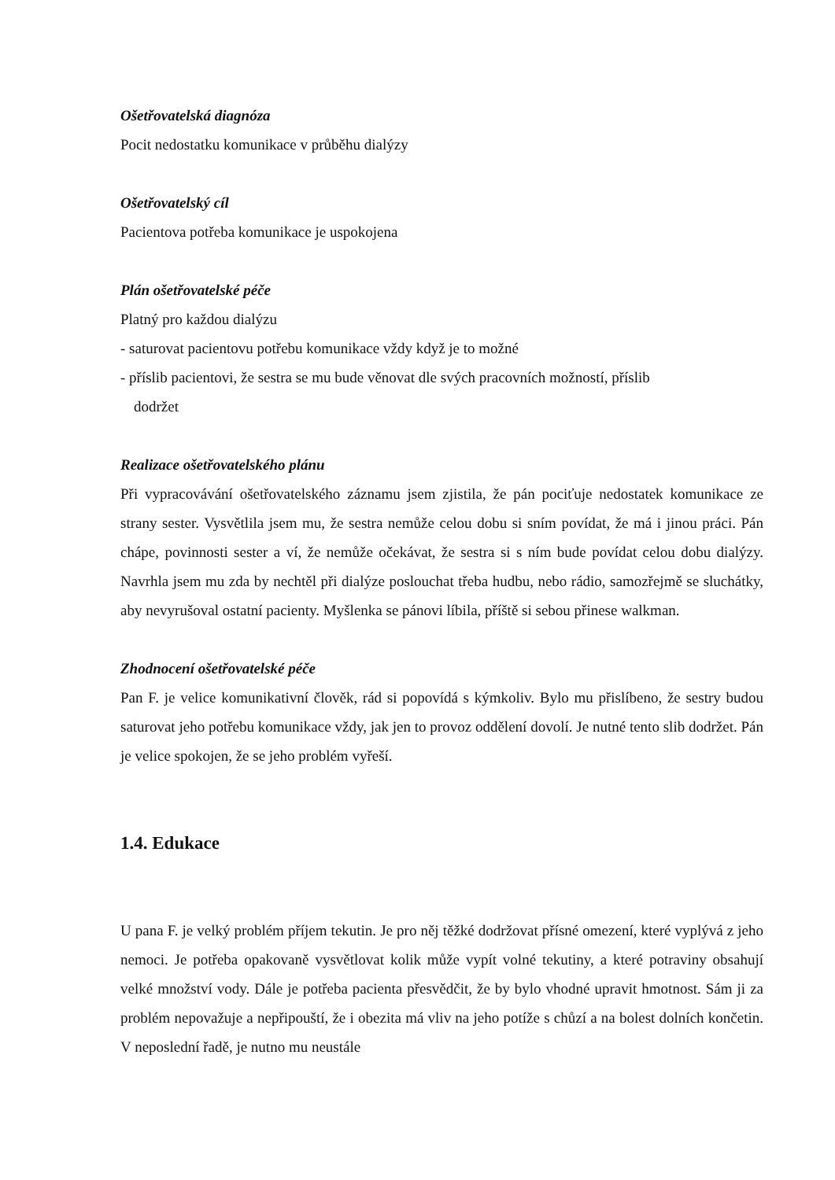Ošetřovatelská diagnóza
Pocit nedostatku komunikace v průběhu dialýzy
Ošetřovatelský cíl
Pacientova potřeba komunikace je uspokojena
Plán ošetřovatelské péče
Platný pro každou dialýzu
- saturovat pacientovu potřebu komunikace vždy když je to možné
- příslib pacientovi, že sestra se mu bude věnovat dle svých pracovních možností, příslib
dodržet
Realizace ošetřovatelského plánu
Při vypracovávání ošetřovatelského záznamu jsem zjistila, že pán pociťuje nedostatek komunikace ze strany sester. Vysvětlila jsem mu, že sestra nemůže celou dobu si sním povídat, že má i jinou práci. Pán chápe, povinnosti sester a ví, že nemůže očekávat, že sestra si s ním bude povídat celou dobu dialýzy. Navrhla jsem mu zda by nechtěl při dialýze poslouchat třeba hudbu, nebo rádio, samozřejmě se sluchátky, aby nevyrušoval ostatní pacienty. Myšlenka se pánovi líbila, příště si sebou přinese walkman.
Zhodnocení ošetřovatelské péče
Pan F. je velice komunikativní člověk, rád si popovídá s kýmkoliv. Bylo mu přislíbeno, že sestry budou saturovat jeho potřebu komunikace vždy, jak jen to provoz oddělení dovolí. Je nutné tento slib dodržet. Pán je velice spokojen, že se jeho problém vyřeší.
1.4. Edukace
U pana F. je velký problém příjem tekutin. Je pro něj těžké dodržovat přísné omezení, které vyplývá z jeho nemoci. Je potřeba opakovaně vysvětlovat kolik může vypít volné tekutiny, a které potraviny obsahují velké množství vody. Dále je potřeba pacienta přesvědčit, že by bylo vhodné upravit hmotnost. Sám ji za problém nepovažuje a nepřipouští, že i obezita má vliv na jeho potíže s chůzí a na bolest dolních končetin. V neposlední řadě, je nutno mu neustále